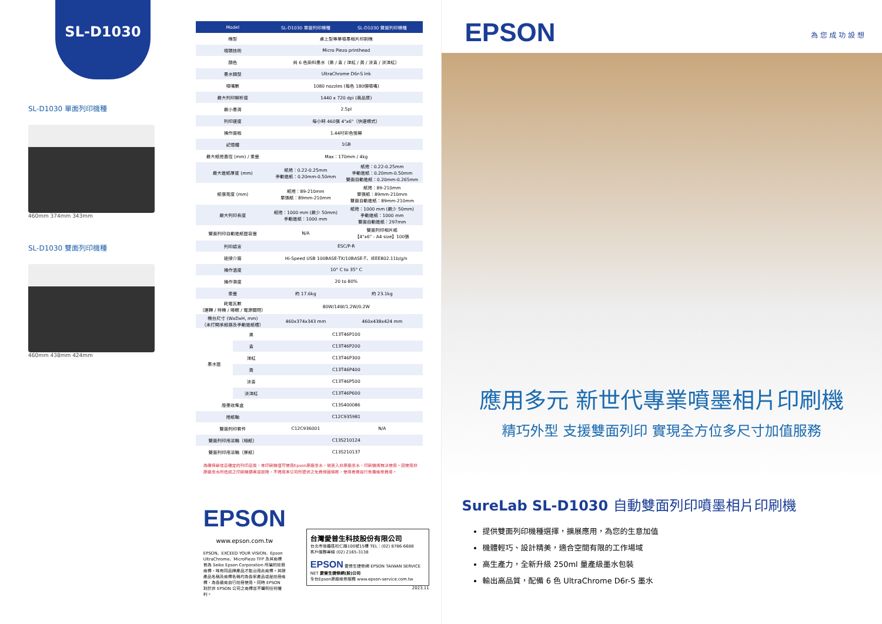SL-D1030
SL-D1030 單面列印機種
460mm 374mm 343mm
SL-D1030 雙面列印機種
460mm 438mm 424mm
| Model | | SL-D1030 單面列印機種 | SL-D1030 雙面列印機種 |
| --- | --- | --- | --- |
| 機型 | | 桌上型專業噴墨相片印刷機 | |
| 噴頭技術 | | Micro Piezo printhead | |
| 顏色 | | 共 6 色染料墨水（黑 / 青 / 洋紅 / 黃 / 淡青 / 淡洋紅） | |
| 墨水類型 | | UltraChrome D6r-S Ink | |
| 噴嘴數 | | 1080 nozzles (每色 180個噴嘴) | |
| 最大列印解析度 | | 1440 x 720 dpi (高品質) | |
| 最小墨滴 | | 2.5pl | |
| 列印速度 | | 每小時 460張 4"x6"（快速模式） | |
| 操作面板 | | 1.44吋彩色螢幕 | |
| 記憶體 | | 1GB | |
| 最大紙捲直徑 (mm) / 重量 | | Max：170mm / 4kg | |
| 最大進紙厚度 (mm) | | 紙捲：0.22-0.25mm 手動進紙：0.20mm-0.50mm | 紙捲：0.22-0.25mm 手動進紙：0.20mm-0.50mm 雙面自動進紙：0.20mm-0.265mm |
| 紙張寬度 (mm) | | 紙捲：89-210mm 單張紙：89mm-210mm | 紙捲：89-210mm 單張紙：89mm-210mm 雙面自動進紙：89mm-210mm |
| 最大列印長度 | | 紙捲：1000 mm (最少 50mm) 手動進紙：1000 mm | 紙捲：1000 mm (最少 50mm) 手動進紙：1000 mm 雙面自動進紙：297mm |
| 雙面列印自動進紙匣容量 | | N/A | 雙面列印相片紙 【4"x6" - A4 size】100張 |
| 列印語言 | | ESC/P-R | |
| 連接介面 | | Hi-Speed USB 100BASE-TX/10BASE-T、IEEE802.11b/g/n | |
| 操作溫度 | | 10° C to 35° C | |
| 操作濕度 | | 20 to 80% | |
| 重量 | | 約 17.6kg | 約 23.1kg |
| 耗電瓦數 （運轉 / 待機 / 睡眠 / 電源關閉） | | 80W/14W/1.2W/0.2W | |
| 機台尺寸 (WxDxH, mm) （未打開承紙器及手動進紙槽） | | 460x374x343 mm | 460x438x424 mm |
| 墨水匣 | 黑 | C13T46P100 | |
| | 青 | C13T46P200 | |
| | 洋紅 | C13T46P300 | |
| | 黃 | C13T46P400 | |
| | 淡青 | C13T46P500 | |
| | 淡洋紅 | C13T46P600 | |
| 廢墨收集盒 | | C13S400086 | |
| 捲紙軸 | | C12C935981 | |
| 雙面列印套件 | | C12C936001 | N/A |
| 雙面列印用滾輪（相紙） | | C13S210124 | |
| 雙面列印用滾輪（厚紙） | | C13S210137 | |
為確保最佳且穩定的列印品質，本印刷機僅可使用Epson原廠墨水，倘置入非原廠墨水，印刷機將無法使用。因使用非原廠墨水所造成之印刷機損害或故障，不適用本公司所提供之免費保固條款，使用者需自行負擔維修費用。
EPSON
www.epson.com.tw
EPSON、EXCEED YOUR VISION、Epson UltraChrome、MicroPiezo TFP 及其商標皆為 Seiko Epson Corporation 所屬的註冊商標，唯有同品牌產品才能沿用此商標。其餘產品名稱及商標名稱均為各家產品或是註冊商標，為各廠商自行註冊使用。同時 EPSON 對於非 EPSON 公司之商標並不聲明任何權利。
台灣愛普生科技股份有限公司
台北市信義區松仁路100號15樓 TEL：(02) 8786-6688
客戶服務專線 (02) 2165-3138
EPSON 愛普生捷修網 EPSON TAIWAN SERVICE NET 愛普生捷修網(股)公司
全台Epson原廠維修服務 www.epson-service.com.tw
2023.11
EPSON 為 您 成 功 設 想
應用多元 新世代專業噴墨相片印刷機
精巧外型 支援雙面列印 實現全方位多尺寸加值服務
SureLab SL-D1030 自動雙面列印噴墨相片印刷機
提供雙面列印機種選擇，擴展應用，為您的生意加值
機體輕巧、設計精美，適合空間有限的工作場域
高生產力，全新升級 250ml 量產級墨水包裝
輸出高品質，配備 6 色 UltraChrome D6r-S 墨水